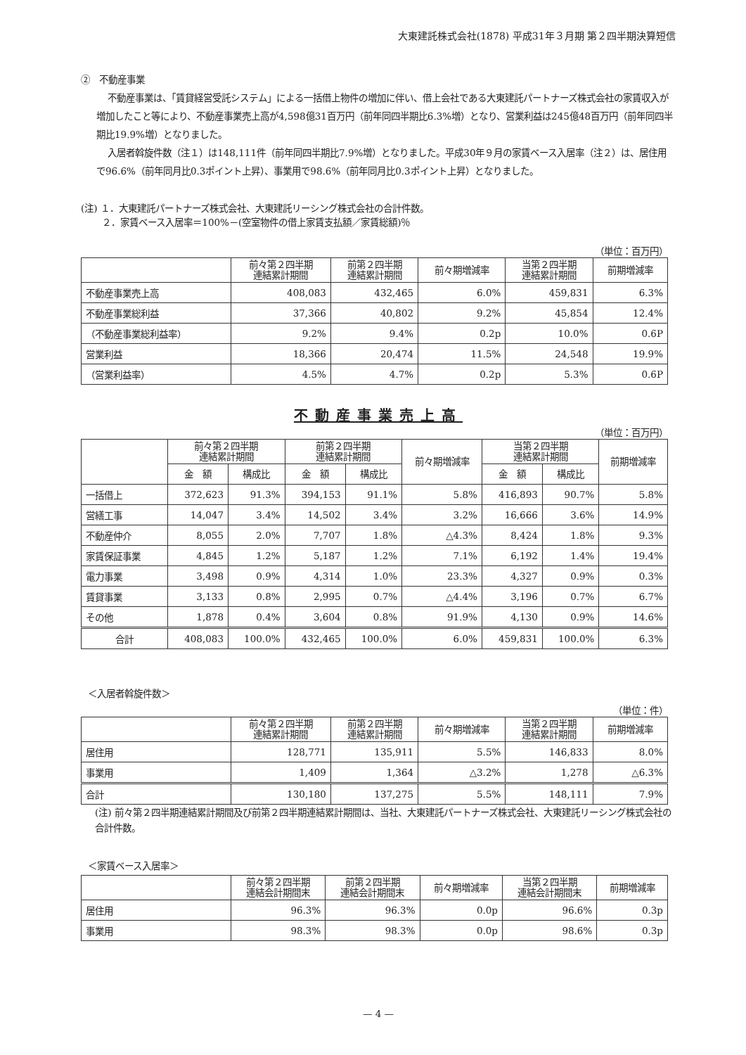大東建託株式会社(1878) 平成31年３月期 第２四半期決算短信
②　不動産事業
不動産事業は、「賃貸経営受託システム」による一括借上物件の増加に伴い、借上会社である大東建託パートナーズ株式会社の家賃収入が増加したこと等により、不動産事業売上高が4,598億31百万円（前年同四半期比6.3%増）となり、営業利益は245億48百万円（前年同四半期比19.9%増）となりました。
入居者斡旋件数（注１）は148,111件（前年同四半期比7.9%増）となりました。平成30年９月の家賃ベース入居率（注２）は、居住用で96.6%（前年同月比0.3ポイント上昇）、事業用で98.6%（前年同月比0.3ポイント上昇）となりました。
(注) １．大東建託パートナーズ株式会社、大東建託リーシング株式会社の合計件数。
　　 ２．家賃ベース入居率＝100%－(空室物件の借上家賃支払額／家賃総額)％
（単位：百万円）
| | 前々第２四半期 連結累計期間 | 前第２四半期 連結累計期間 | 前々期増減率 | 当第２四半期 連結累計期間 | 前期増減率 |
| --- | --- | --- | --- | --- | --- |
| 不動産事業売上高 | 408,083 | 432,465 | 6.0% | 459,831 | 6.3% |
| 不動産事業総利益 | 37,366 | 40,802 | 9.2% | 45,854 | 12.4% |
| （不動産事業総利益率） | 9.2% | 9.4% | 0.2p | 10.0% | 0.6P |
| 営業利益 | 18,366 | 20,474 | 11.5% | 24,548 | 19.9% |
| （営業利益率） | 4.5% | 4.7% | 0.2p | 5.3% | 0.6P |
不動産事業売上高
（単位：百万円）
| | 前々第２四半期 連結累計期間 | | 前第２四半期 連結累計期間 | | 前々期増減率 | 当第２四半期 連結累計期間 | | 前期増減率 |
| --- | --- | --- | --- | --- | --- | --- | --- | --- |
| | 金 額 | 構成比 | 金 額 | 構成比 | | 金 額 | 構成比 | |
| 一括借上 | 372,623 | 91.3% | 394,153 | 91.1% | 5.8% | 416,893 | 90.7% | 5.8% |
| 営繕工事 | 14,047 | 3.4% | 14,502 | 3.4% | 3.2% | 16,666 | 3.6% | 14.9% |
| 不動産仲介 | 8,055 | 2.0% | 7,707 | 1.8% | △4.3% | 8,424 | 1.8% | 9.3% |
| 家賃保証事業 | 4,845 | 1.2% | 5,187 | 1.2% | 7.1% | 6,192 | 1.4% | 19.4% |
| 電力事業 | 3,498 | 0.9% | 4,314 | 1.0% | 23.3% | 4,327 | 0.9% | 0.3% |
| 賃貸事業 | 3,133 | 0.8% | 2,995 | 0.7% | △4.4% | 3,196 | 0.7% | 6.7% |
| その他 | 1,878 | 0.4% | 3,604 | 0.8% | 91.9% | 4,130 | 0.9% | 14.6% |
| 合計 | 408,083 | 100.0% | 432,465 | 100.0% | 6.0% | 459,831 | 100.0% | 6.3% |
＜入居者斡旋件数＞
（単位：件）
| | 前々第２四半期 連結累計期間 | 前第２四半期 連結累計期間 | 前々期増減率 | 当第２四半期 連結累計期間 | 前期増減率 |
| --- | --- | --- | --- | --- | --- |
| 居住用 | 128,771 | 135,911 | 5.5% | 146,833 | 8.0% |
| 事業用 | 1,409 | 1,364 | △3.2% | 1,278 | △6.3% |
| 合計 | 130,180 | 137,275 | 5.5% | 148,111 | 7.9% |
(注) 前々第２四半期連結累計期間及び前第２四半期連結累計期間は、当社、大東建託パートナーズ株式会社、大東建託リーシング株式会社の合計件数。
＜家賃ベース入居率＞
| | 前々第２四半期 連結会計期間末 | 前第２四半期 連結会計期間末 | 前々期増減率 | 当第２四半期 連結会計期間末 | 前期増減率 |
| --- | --- | --- | --- | --- | --- |
| 居住用 | 96.3% | 96.3% | 0.0p | 96.6% | 0.3p |
| 事業用 | 98.3% | 98.3% | 0.0p | 98.6% | 0.3p |
— 4 —